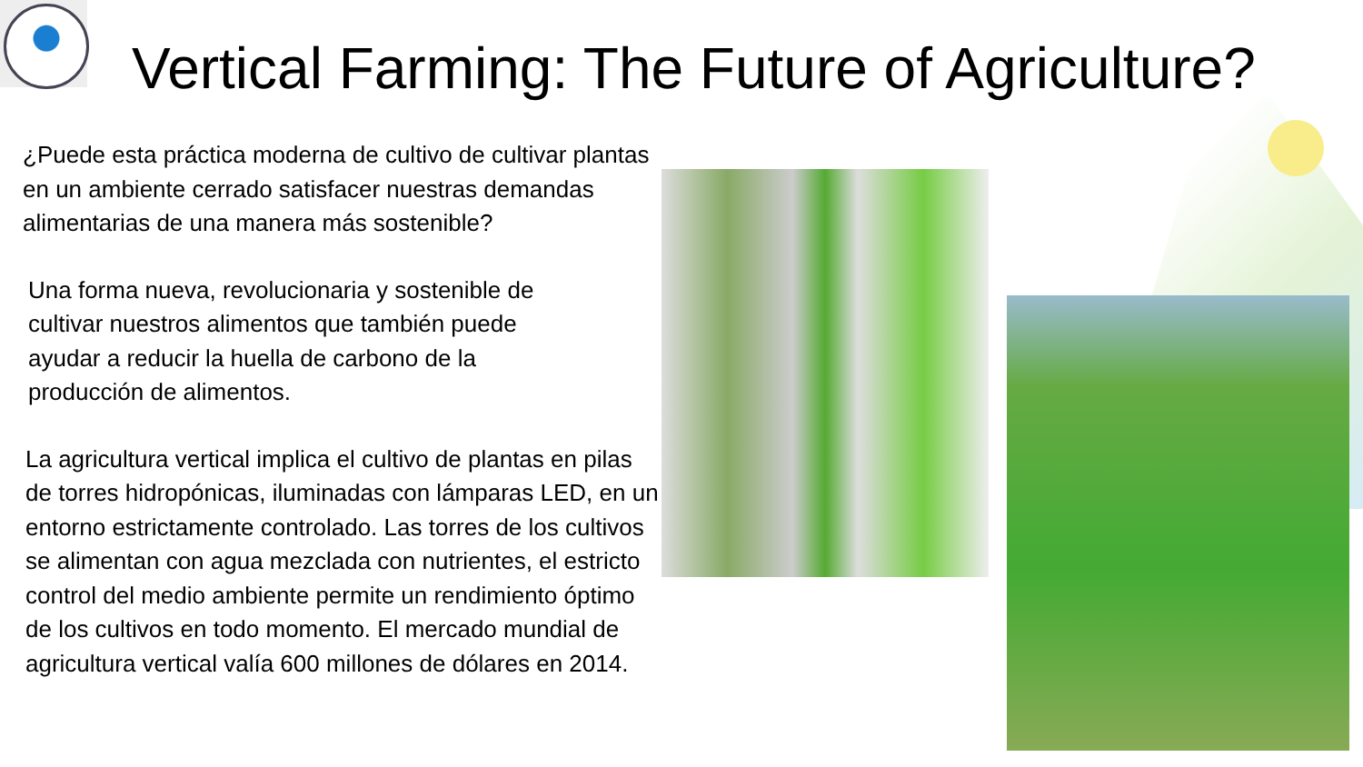Vertical Farming: The Future of Agriculture?
¿Puede esta práctica moderna de cultivo de cultivar plantas en un ambiente cerrado satisfacer nuestras demandas alimentarias de una manera más sostenible?
Una forma nueva, revolucionaria y sostenible de cultivar nuestros alimentos que también puede ayudar a reducir la huella de carbono de la producción de alimentos.
La agricultura vertical implica el cultivo de plantas en pilas de torres hidropónicas, iluminadas con lámparas LED, en un entorno estrictamente controlado. Las torres de los cultivos se alimentan con agua mezclada con nutrientes, el estricto control del medio ambiente permite un rendimiento óptimo de los cultivos en todo momento. El mercado mundial de agricultura vertical valía 600 millones de dólares en 2014.